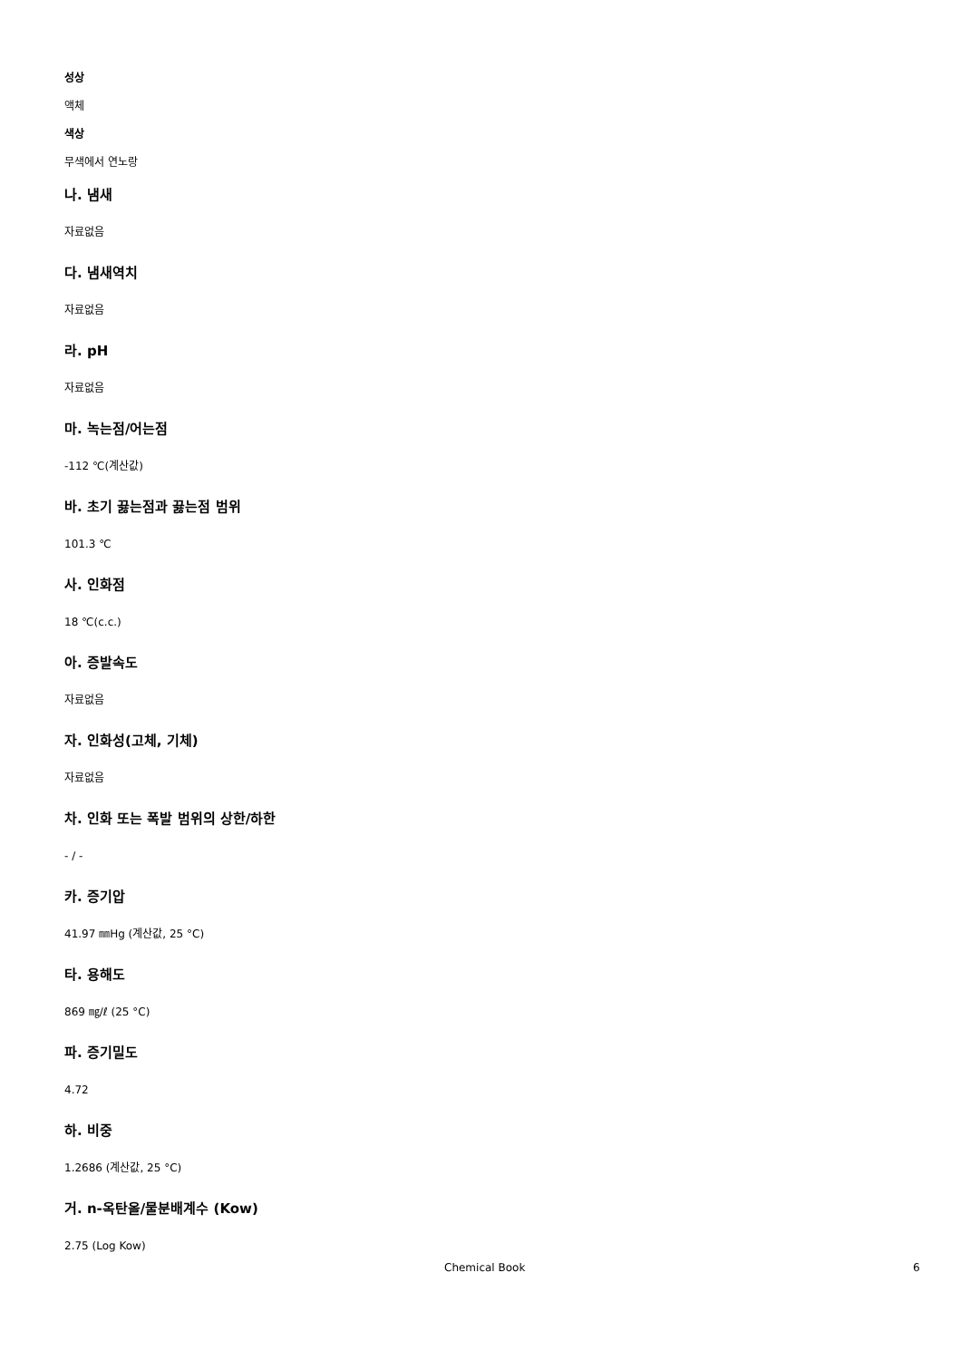성상
액체
색상
무색에서 연노랑
나. 냄새
자료없음
다. 냄새역치
자료없음
라. pH
자료없음
마. 녹는점/어는점
-112 ℃(계산값)
바. 초기 끓는점과 끓는점 범위
101.3 ℃
사. 인화점
18 ℃(c.c.)
아. 증발속도
자료없음
자. 인화성(고체, 기체)
자료없음
차. 인화 또는 폭발 범위의 상한/하한
- / -
카. 증기압
41.97 ㎜Hg (계산값, 25 °C)
타. 용해도
869 ㎎/ℓ (25 °C)
파. 증기밀도
4.72
하. 비중
1.2686 (계산값, 25 °C)
거. n-옥탄올/물분배계수 (Kow)
2.75 (Log Kow)
Chemical Book 6